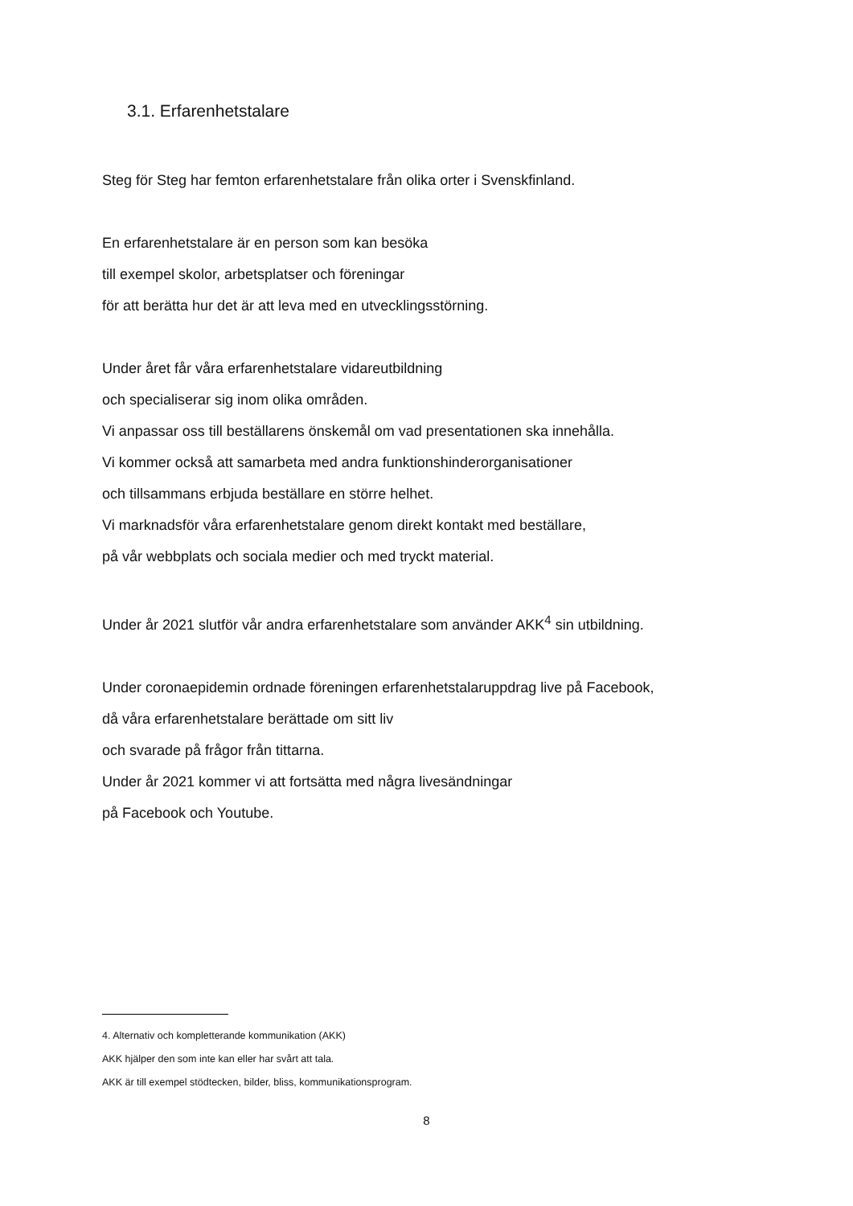3.1. Erfarenhetstalare
Steg för Steg har femton erfarenhetstalare från olika orter i Svenskfinland.
En erfarenhetstalare är en person som kan besöka
till exempel skolor, arbetsplatser och föreningar
för att berätta hur det är att leva med en utvecklingsstörning.
Under året får våra erfarenhetstalare vidareutbildning
och specialiserar sig inom olika områden.
Vi anpassar oss till beställarens önskemål om vad presentationen ska innehålla.
Vi kommer också att samarbeta med andra funktionshinderorganisationer
och tillsammans erbjuda beställare en större helhet.
Vi marknadsför våra erfarenhetstalare genom direkt kontakt med beställare,
på vår webbplats och sociala medier och med tryckt material.
Under år 2021 slutför vår andra erfarenhetstalare som använder AKK<sup>4</sup> sin utbildning.
Under coronaepidemin ordnade föreningen erfarenhetstalaruppdrag live på Facebook,
då våra erfarenhetstalare berättade om sitt liv
och svarade på frågor från tittarna.
Under år 2021 kommer vi att fortsätta med några livesändningar
på Facebook och Youtube.
4. Alternativ och kompletterande kommunikation (AKK)
AKK hjälper den som inte kan eller har svårt att tala.
AKK är till exempel stödtecken, bilder, bliss, kommunikationsprogram.
8